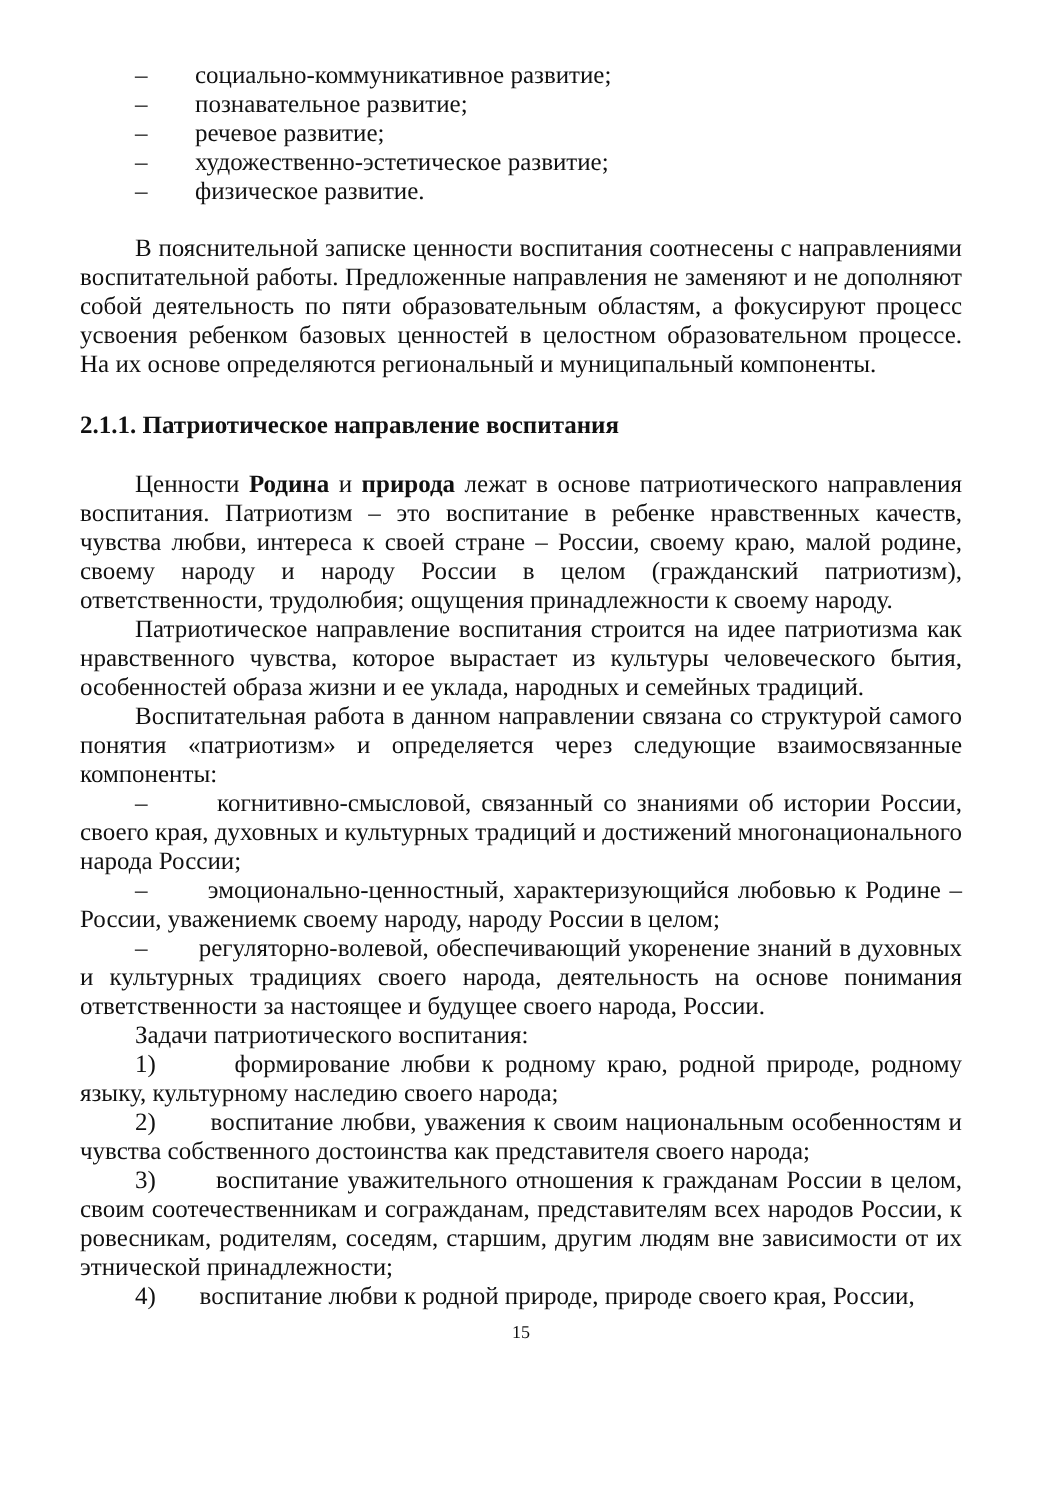– социально-коммуникативное развитие;
– познавательное развитие;
– речевое развитие;
– художественно-эстетическое развитие;
– физическое развитие.
В пояснительной записке ценности воспитания соотнесены с направлениями воспитательной работы. Предложенные направления не заменяют и не дополняют собой деятельность по пяти образовательным областям, а фокусируют процесс усвоения ребенком базовых ценностей в целостном образовательном процессе. На их основе определяются региональный и муниципальный компоненты.
2.1.1. Патриотическое направление воспитания
Ценности Родина и природа лежат в основе патриотического направления воспитания. Патриотизм – это воспитание в ребенке нравственных качеств, чувства любви, интереса к своей стране – России, своему краю, малой родине, своему народу и народу России в целом (гражданский патриотизм), ответственности, трудолюбия; ощущения принадлежности к своему народу.
Патриотическое направление воспитания строится на идее патриотизма как нравственного чувства, которое вырастает из культуры человеческого бытия, особенностей образа жизни и ее уклада, народных и семейных традиций.
Воспитательная работа в данном направлении связана со структурой самого понятия «патриотизм» и определяется через следующие взаимосвязанные компоненты:
– когнитивно-смысловой, связанный со знаниями об истории России, своего края, духовных и культурных традиций и достижений многонационального народа России;
– эмоционально-ценностный, характеризующийся любовью к Родине – России, уважениемк своему народу, народу России в целом;
– регуляторно-волевой, обеспечивающий укоренение знаний в духовных и культурных традициях своего народа, деятельность на основе понимания ответственности за настоящее и будущее своего народа, России.
Задачи патриотического воспитания:
1) формирование любви к родному краю, родной природе, родному языку, культурному наследию своего народа;
2) воспитание любви, уважения к своим национальным особенностям и чувства собственного достоинства как представителя своего народа;
3) воспитание уважительного отношения к гражданам России в целом, своим соотечественникам и согражданам, представителям всех народов России, к ровесникам, родителям, соседям, старшим, другим людям вне зависимости от их этнической принадлежности;
4) воспитание любви к родной природе, природе своего края, России,
15